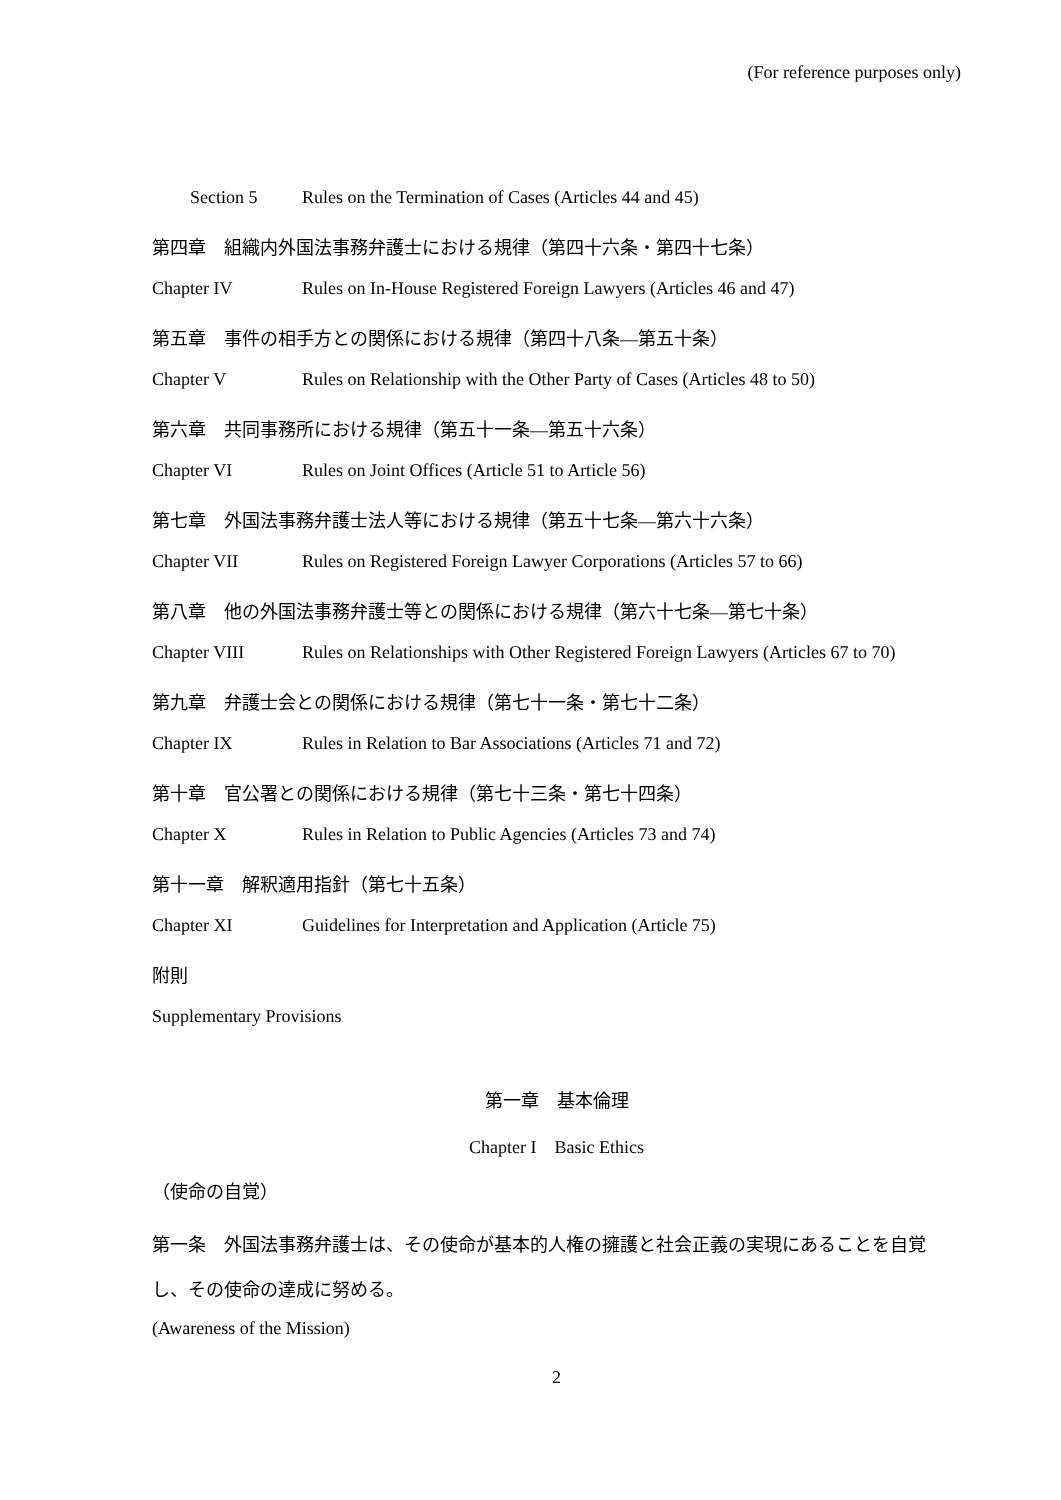(For reference purposes only)
Section 5 Rules on the Termination of Cases (Articles 44 and 45)
第四章　組織内外国法事務弁護士における規律（第四十六条・第四十七条）
Chapter IV Rules on In-House Registered Foreign Lawyers (Articles 46 and 47)
第五章　事件の相手方との関係における規律（第四十八条―第五十条）
Chapter V Rules on Relationship with the Other Party of Cases (Articles 48 to 50)
第六章　共同事務所における規律（第五十一条―第五十六条）
Chapter VI Rules on Joint Offices (Article 51 to Article 56)
第七章　外国法事務弁護士法人等における規律（第五十七条―第六十六条）
Chapter VII Rules on Registered Foreign Lawyer Corporations (Articles 57 to 66)
第八章　他の外国法事務弁護士等との関係における規律（第六十七条―第七十条）
Chapter VIII Rules on Relationships with Other Registered Foreign Lawyers (Articles 67 to 70)
第九章　弁護士会との関係における規律（第七十一条・第七十二条）
Chapter IX Rules in Relation to Bar Associations (Articles 71 and 72)
第十章　官公署との関係における規律（第七十三条・第七十四条）
Chapter X Rules in Relation to Public Agencies (Articles 73 and 74)
第十一章　解釈適用指針（第七十五条）
Chapter XI Guidelines for Interpretation and Application (Article 75)
附則
Supplementary Provisions
第一章　基本倫理
Chapter I　Basic Ethics
（使命の自覚）
第一条　外国法事務弁護士は、その使命が基本的人権の擁護と社会正義の実現にあることを自覚し、その使命の達成に努める。
(Awareness of the Mission)
2